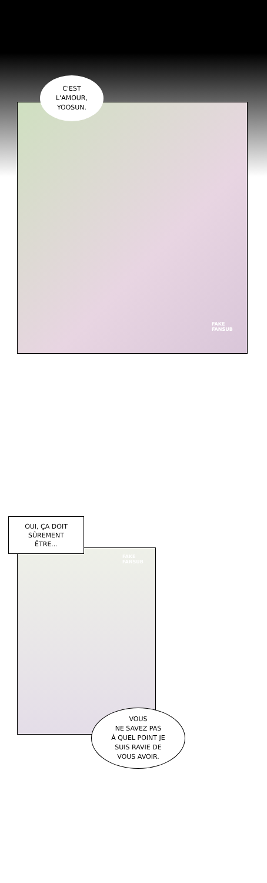FAKE FANSUB
C'EST
L'AMOUR,
YOOSUN.
FAKE FANSUB
OUI, ÇA DOIT
SÛREMENT
ÊTRE...
VOUS
NE SAVEZ PAS
À QUEL POINT JE
SUIS RAVIE DE
VOUS AVOIR.